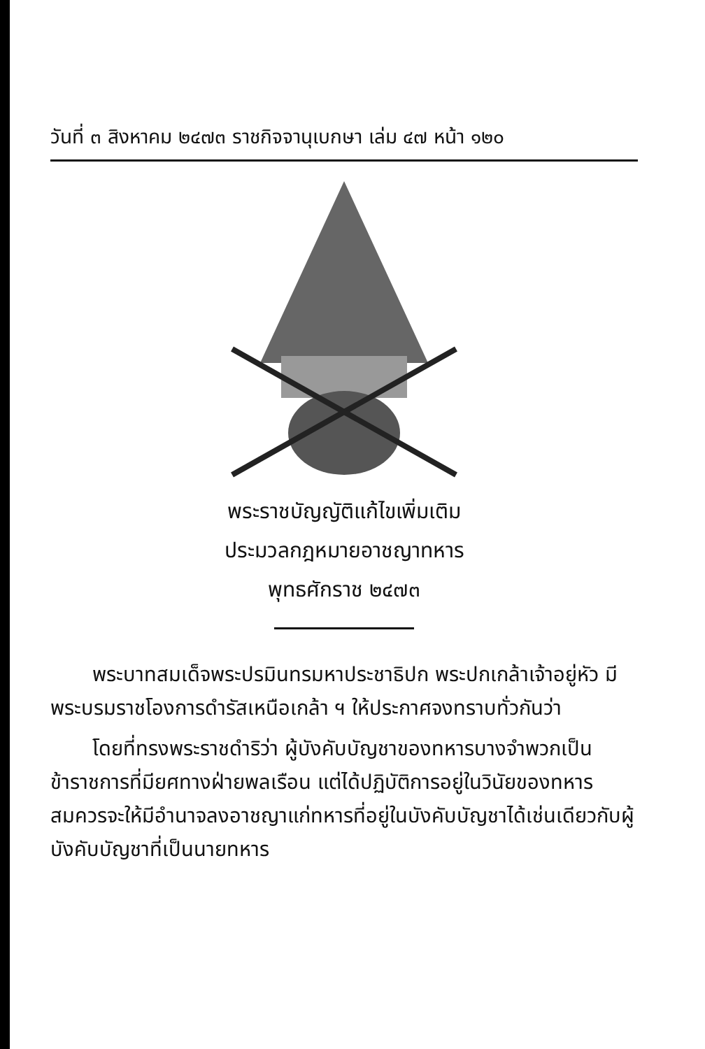วันที่ ๓ สิงหาคม ๒๔๗๓ ราชกิจจานุเบกษา เล่ม ๔๗ หน้า ๑๒๐
พระราชบัญญัติแก้ไขเพิ่มเติม
ประมวลกฎหมายอาชญาทหาร
พุทธศักราช ๒๔๗๓
พระบาทสมเด็จพระปรมินทรมหาประชาธิปก พระปกเกล้าเจ้าอยู่หัว มีพระบรมราชโองการดำรัสเหนือเกล้า ฯ ให้ประกาศจงทราบทั่วกันว่า
โดยที่ทรงพระราชดำริว่า ผู้บังคับบัญชาของทหารบางจำพวกเป็นข้าราชการที่มียศทางฝ่ายพลเรือน แต่ได้ปฏิบัติการอยู่ในวินัยของทหาร สมควรจะให้มีอำนาจลงอาชญาแก่ทหารที่อยู่ในบังคับบัญชาได้เช่นเดียวกับผู้บังคับบัญชาที่เป็นนายทหาร